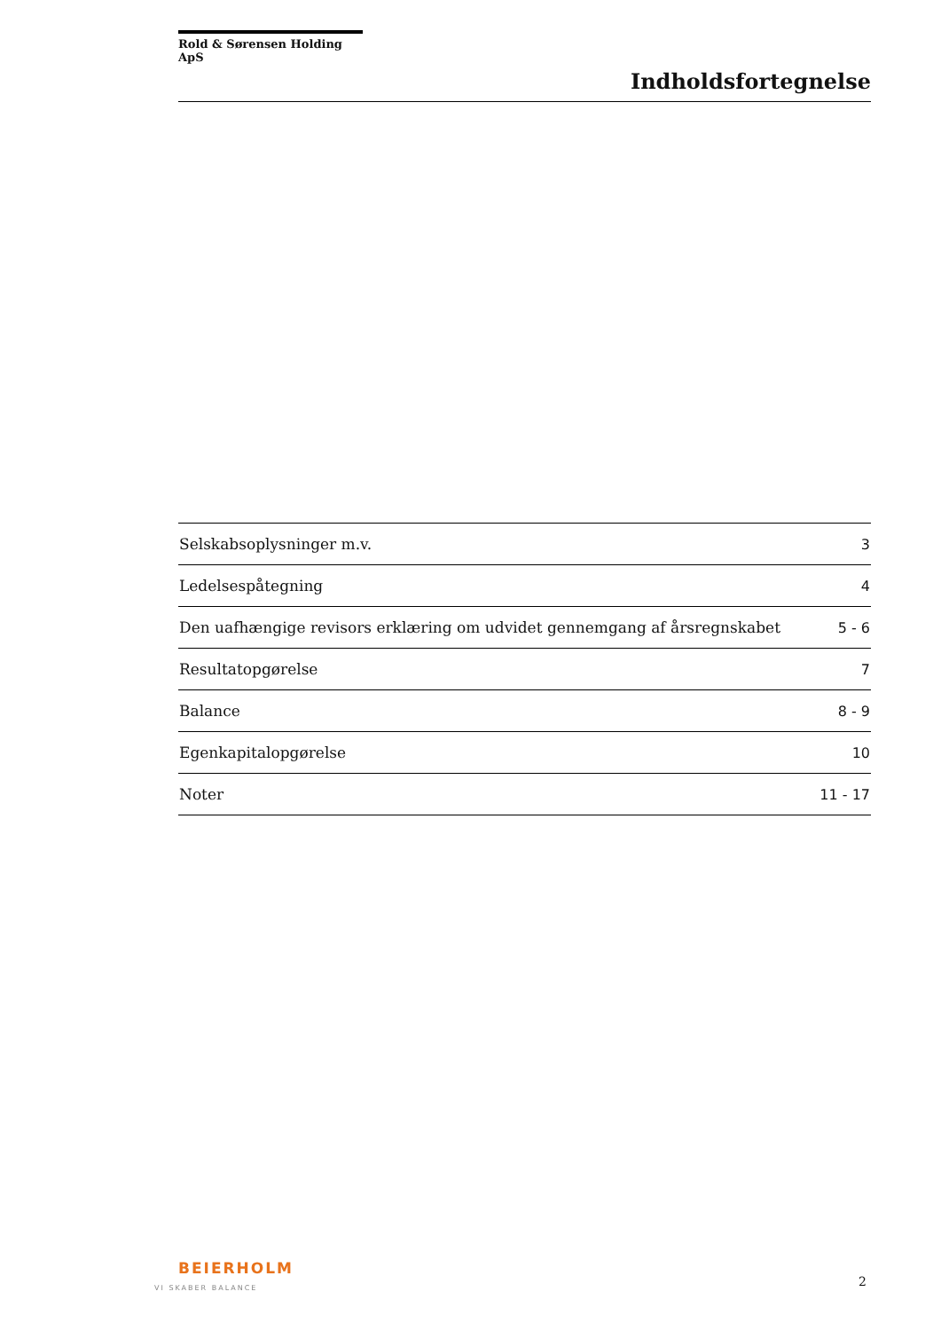Rold & Sørensen Holding ApS
Indholdsfortegnelse
| Selskabsoplysninger m.v. | 3 |
| Ledelsespåtegning | 4 |
| Den uafhængige revisors erklæring om udvidet gennemgang af årsregnskabet | 5 - 6 |
| Resultatopgørelse | 7 |
| Balance | 8 - 9 |
| Egenkapitalopgørelse | 10 |
| Noter | 11 - 17 |
BEIERHOLM
VI SKABER BALANCE
2